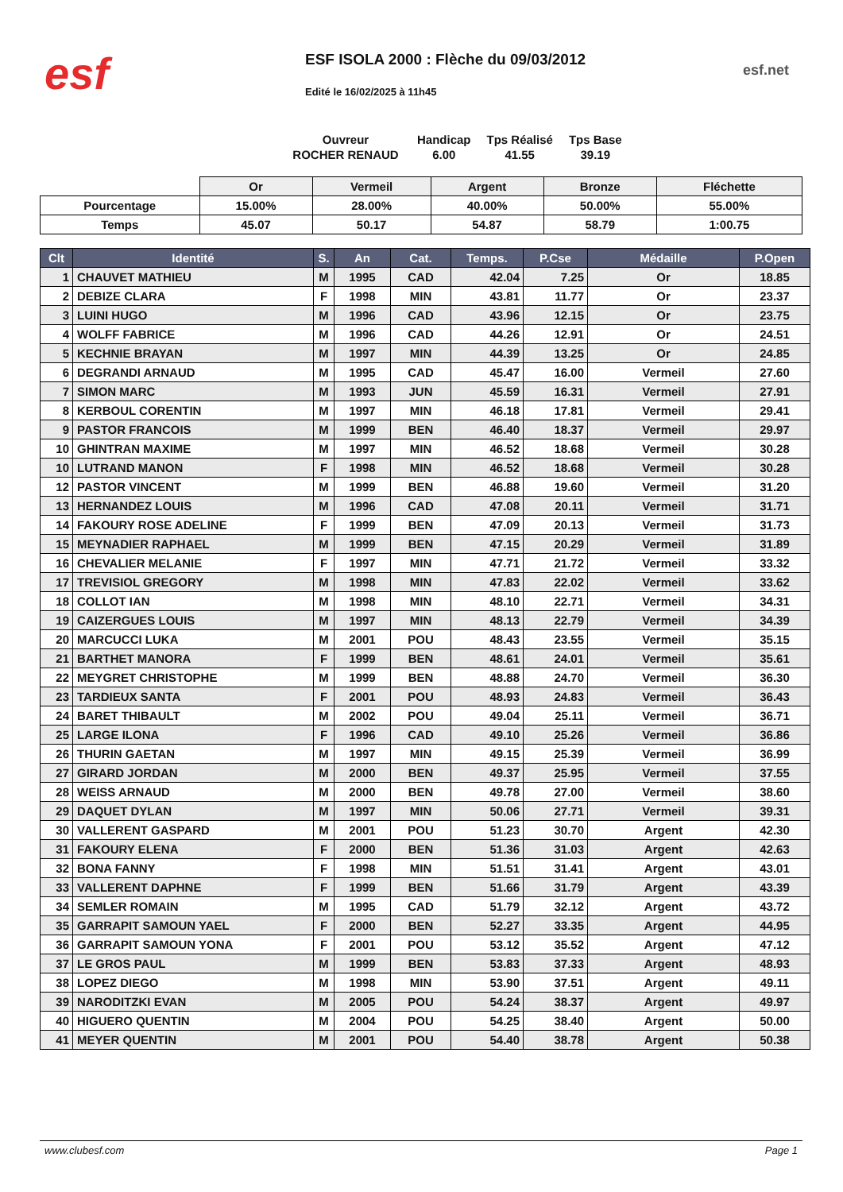esf
ESF ISOLA 2000 : Flèche du 09/03/2012
esf.net
Edité le 16/02/2025 à 11h45
| Ouvreur | Handicap | Tps Réalisé | Tps Base |
| ROCHER RENAUD | 6.00 | 41.55 | 39.19 |
| | Or | Vermeil | Argent | Bronze | Fléchette |
| Pourcentage | 15.00% | 28.00% | 40.00% | 50.00% | 55.00% |
| Temps | 45.07 | 50.17 | 54.87 | 58.79 | 1:00.75 |
| Clt | Identité | S. | An | Cat. | Temps. | P.Cse | Médaille | P.Open |
| --- | --- | --- | --- | --- | --- | --- | --- | --- |
| 1 | CHAUVET MATHIEU | M | 1995 | CAD | 42.04 | 7.25 | Or | 18.85 |
| 2 | DEBIZE CLARA | F | 1998 | MIN | 43.81 | 11.77 | Or | 23.37 |
| 3 | LUINI HUGO | M | 1996 | CAD | 43.96 | 12.15 | Or | 23.75 |
| 4 | WOLFF FABRICE | M | 1996 | CAD | 44.26 | 12.91 | Or | 24.51 |
| 5 | KECHNIE BRAYAN | M | 1997 | MIN | 44.39 | 13.25 | Or | 24.85 |
| 6 | DEGRANDI ARNAUD | M | 1995 | CAD | 45.47 | 16.00 | Vermeil | 27.60 |
| 7 | SIMON MARC | M | 1993 | JUN | 45.59 | 16.31 | Vermeil | 27.91 |
| 8 | KERBOUL CORENTIN | M | 1997 | MIN | 46.18 | 17.81 | Vermeil | 29.41 |
| 9 | PASTOR FRANCOIS | M | 1999 | BEN | 46.40 | 18.37 | Vermeil | 29.97 |
| 10 | GHINTRAN MAXIME | M | 1997 | MIN | 46.52 | 18.68 | Vermeil | 30.28 |
| 10 | LUTRAND MANON | F | 1998 | MIN | 46.52 | 18.68 | Vermeil | 30.28 |
| 12 | PASTOR VINCENT | M | 1999 | BEN | 46.88 | 19.60 | Vermeil | 31.20 |
| 13 | HERNANDEZ LOUIS | M | 1996 | CAD | 47.08 | 20.11 | Vermeil | 31.71 |
| 14 | FAKOURY ROSE ADELINE | F | 1999 | BEN | 47.09 | 20.13 | Vermeil | 31.73 |
| 15 | MEYNADIER RAPHAEL | M | 1999 | BEN | 47.15 | 20.29 | Vermeil | 31.89 |
| 16 | CHEVALIER MELANIE | F | 1997 | MIN | 47.71 | 21.72 | Vermeil | 33.32 |
| 17 | TREVISIOL GREGORY | M | 1998 | MIN | 47.83 | 22.02 | Vermeil | 33.62 |
| 18 | COLLOT IAN | M | 1998 | MIN | 48.10 | 22.71 | Vermeil | 34.31 |
| 19 | CAIZERGUES LOUIS | M | 1997 | MIN | 48.13 | 22.79 | Vermeil | 34.39 |
| 20 | MARCUCCI LUKA | M | 2001 | POU | 48.43 | 23.55 | Vermeil | 35.15 |
| 21 | BARTHET MANORA | F | 1999 | BEN | 48.61 | 24.01 | Vermeil | 35.61 |
| 22 | MEYGRET CHRISTOPHE | M | 1999 | BEN | 48.88 | 24.70 | Vermeil | 36.30 |
| 23 | TARDIEUX SANTA | F | 2001 | POU | 48.93 | 24.83 | Vermeil | 36.43 |
| 24 | BARET THIBAULT | M | 2002 | POU | 49.04 | 25.11 | Vermeil | 36.71 |
| 25 | LARGE ILONA | F | 1996 | CAD | 49.10 | 25.26 | Vermeil | 36.86 |
| 26 | THURIN GAETAN | M | 1997 | MIN | 49.15 | 25.39 | Vermeil | 36.99 |
| 27 | GIRARD JORDAN | M | 2000 | BEN | 49.37 | 25.95 | Vermeil | 37.55 |
| 28 | WEISS ARNAUD | M | 2000 | BEN | 49.78 | 27.00 | Vermeil | 38.60 |
| 29 | DAQUET DYLAN | M | 1997 | MIN | 50.06 | 27.71 | Vermeil | 39.31 |
| 30 | VALLERENT GASPARD | M | 2001 | POU | 51.23 | 30.70 | Argent | 42.30 |
| 31 | FAKOURY ELENA | F | 2000 | BEN | 51.36 | 31.03 | Argent | 42.63 |
| 32 | BONA FANNY | F | 1998 | MIN | 51.51 | 31.41 | Argent | 43.01 |
| 33 | VALLERENT DAPHNE | F | 1999 | BEN | 51.66 | 31.79 | Argent | 43.39 |
| 34 | SEMLER ROMAIN | M | 1995 | CAD | 51.79 | 32.12 | Argent | 43.72 |
| 35 | GARRAPIT SAMOUN YAEL | F | 2000 | BEN | 52.27 | 33.35 | Argent | 44.95 |
| 36 | GARRAPIT SAMOUN YONA | F | 2001 | POU | 53.12 | 35.52 | Argent | 47.12 |
| 37 | LE GROS PAUL | M | 1999 | BEN | 53.83 | 37.33 | Argent | 48.93 |
| 38 | LOPEZ DIEGO | M | 1998 | MIN | 53.90 | 37.51 | Argent | 49.11 |
| 39 | NARODITZKI EVAN | M | 2005 | POU | 54.24 | 38.37 | Argent | 49.97 |
| 40 | HIGUERO QUENTIN | M | 2004 | POU | 54.25 | 38.40 | Argent | 50.00 |
| 41 | MEYER QUENTIN | M | 2001 | POU | 54.40 | 38.78 | Argent | 50.38 |
www.clubesf.com Page 1